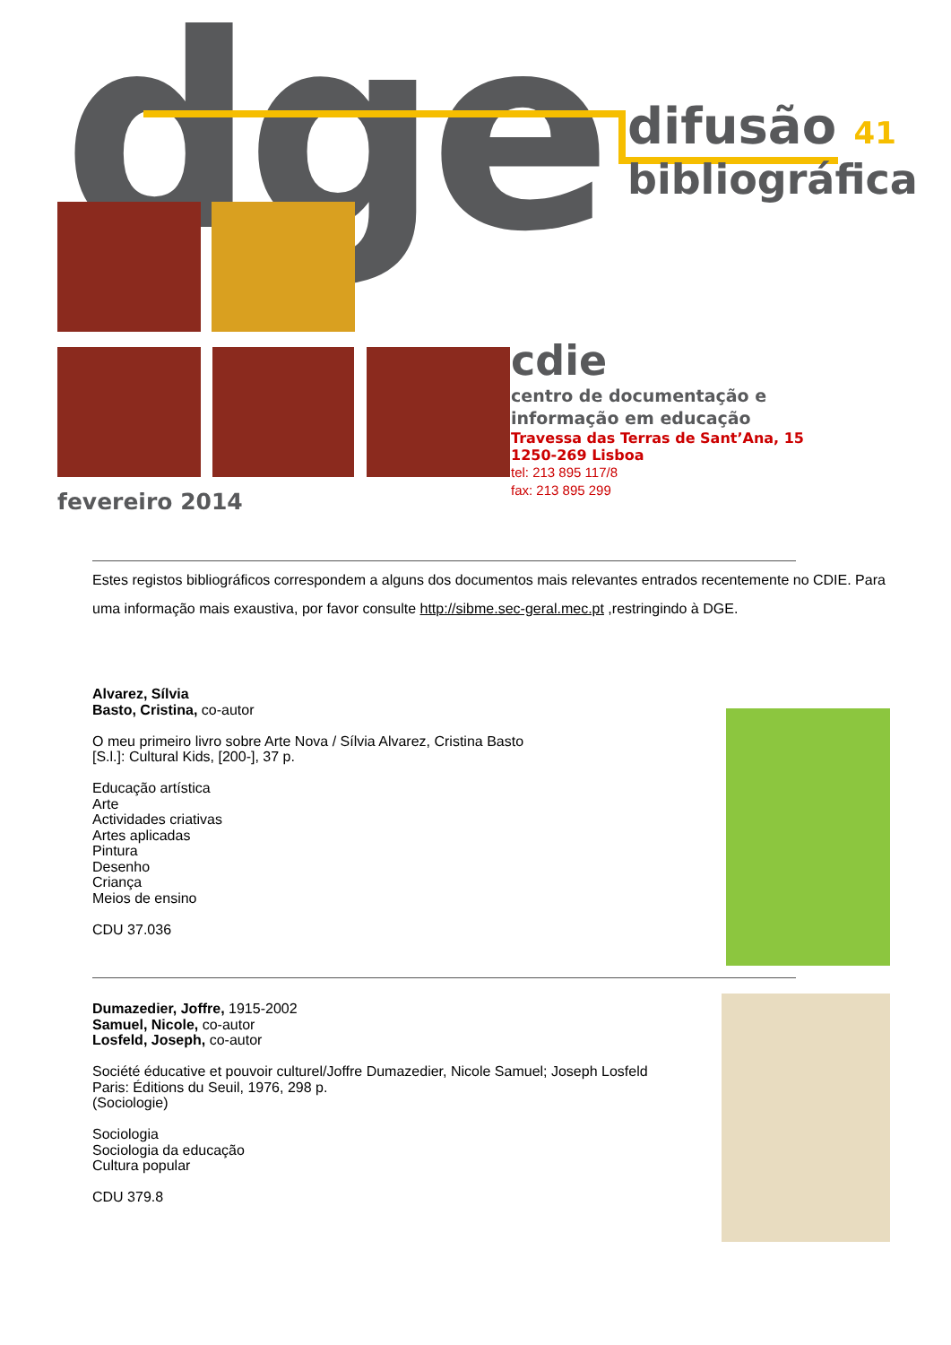dge
difusão 41
bibliográfica
cdie
centro de documentação e
informação em educação
Travessa das Terras de Sant’Ana, 15
1250-269 Lisboa
tel: 213 895 117/8
fax: 213 895 299
fevereiro 2014
Estes registos bibliográficos correspondem a alguns dos documentos mais relevantes entrados recentemente no CDIE. Para uma informação mais exaustiva, por favor consulte http://sibme.sec-geral.mec.pt ,restringindo à DGE.
Alvarez, Sílvia
Basto, Cristina, co-autor
O meu primeiro livro sobre Arte Nova / Sílvia Alvarez, Cristina Basto
[S.l.]: Cultural Kids, [200-], 37 p.
Educação artística
Arte
Actividades criativas
Artes aplicadas
Pintura
Desenho
Criança
Meios de ensino
CDU 37.036
Dumazedier, Joffre, 1915-2002
Samuel, Nicole, co-autor
Losfeld, Joseph, co-autor
Société éducative et pouvoir culturel/Joffre Dumazedier, Nicole Samuel; Joseph Losfeld
Paris: Éditions du Seuil, 1976, 298 p.
(Sociologie)
Sociologia
Sociologia da educação
Cultura popular
CDU 379.8